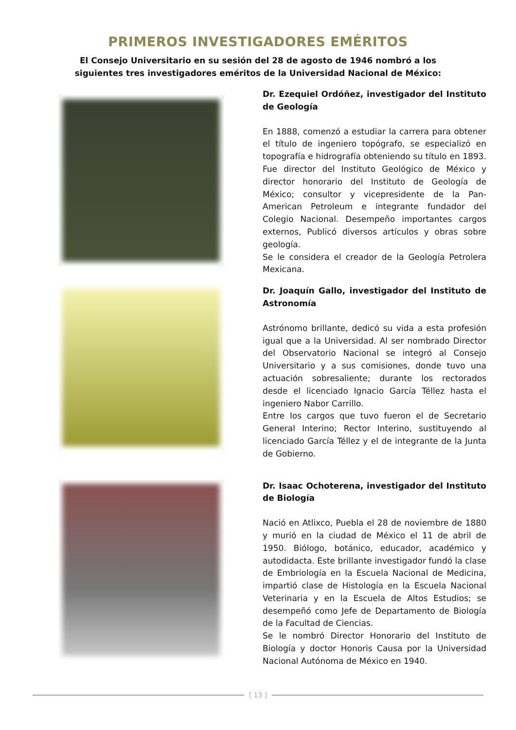PRIMEROS INVESTIGADORES EMÉRITOS
El Consejo Universitario en su sesión del 28 de agosto de 1946 nombró a los siguientes tres investigadores eméritos de la Universidad Nacional de México:
Dr. Ezequiel Ordóñez, investigador del Instituto de Geología
En 1888, comenzó a estudiar la carrera para obtener el título de ingeniero topógrafo, se especializó en topografía e hidrografía obteniendo su título en 1893. Fue director del Instituto Geológico de México y director honorario del Instituto de Geología de México; consultor y vicepresidente de la Pan-American Petroleum e integrante fundador del Colegio Nacional. Desempeño importantes cargos externos, Publicó diversos artículos y obras sobre geología.
Se le considera el creador de la Geología Petrolera Mexicana.
Dr. Joaquín Gallo, investigador del Instituto de Astronomía
Astrónomo brillante, dedicó su vida a esta profesión igual que a la Universidad. Al ser nombrado Director del Observatorio Nacional se integró al Consejo Universitario y a sus comisiones, donde tuvo una actuación sobresaliente; durante los rectorados desde el licenciado Ignacio García Téllez hasta el ingeniero Nabor Carrillo.
Entre los cargos que tuvo fueron el de Secretario General Interino; Rector Interino, sustituyendo al licenciado García Téllez y el de integrante de la Junta de Gobierno.
Dr. Isaac Ochoterena, investigador del Instituto de Biología
Nació en Atlixco, Puebla el 28 de noviembre de 1880 y murió en la ciudad de México el 11 de abril de 1950. Biólogo, botánico, educador, académico y autodidacta. Este brillante investigador fundó la clase de Embriología en la Escuela Nacional de Medicina, impartió clase de Histología en la Escuela Nacional Veterinaria y en la Escuela de Altos Estudios; se desempeñó como Jefe de Departamento de Biología de la Facultad de Ciencias.
Se le nombró Director Honorario del Instituto de Biología y doctor Honoris Causa por la Universidad Nacional Autónoma de México en 1940.
[ 13 ]